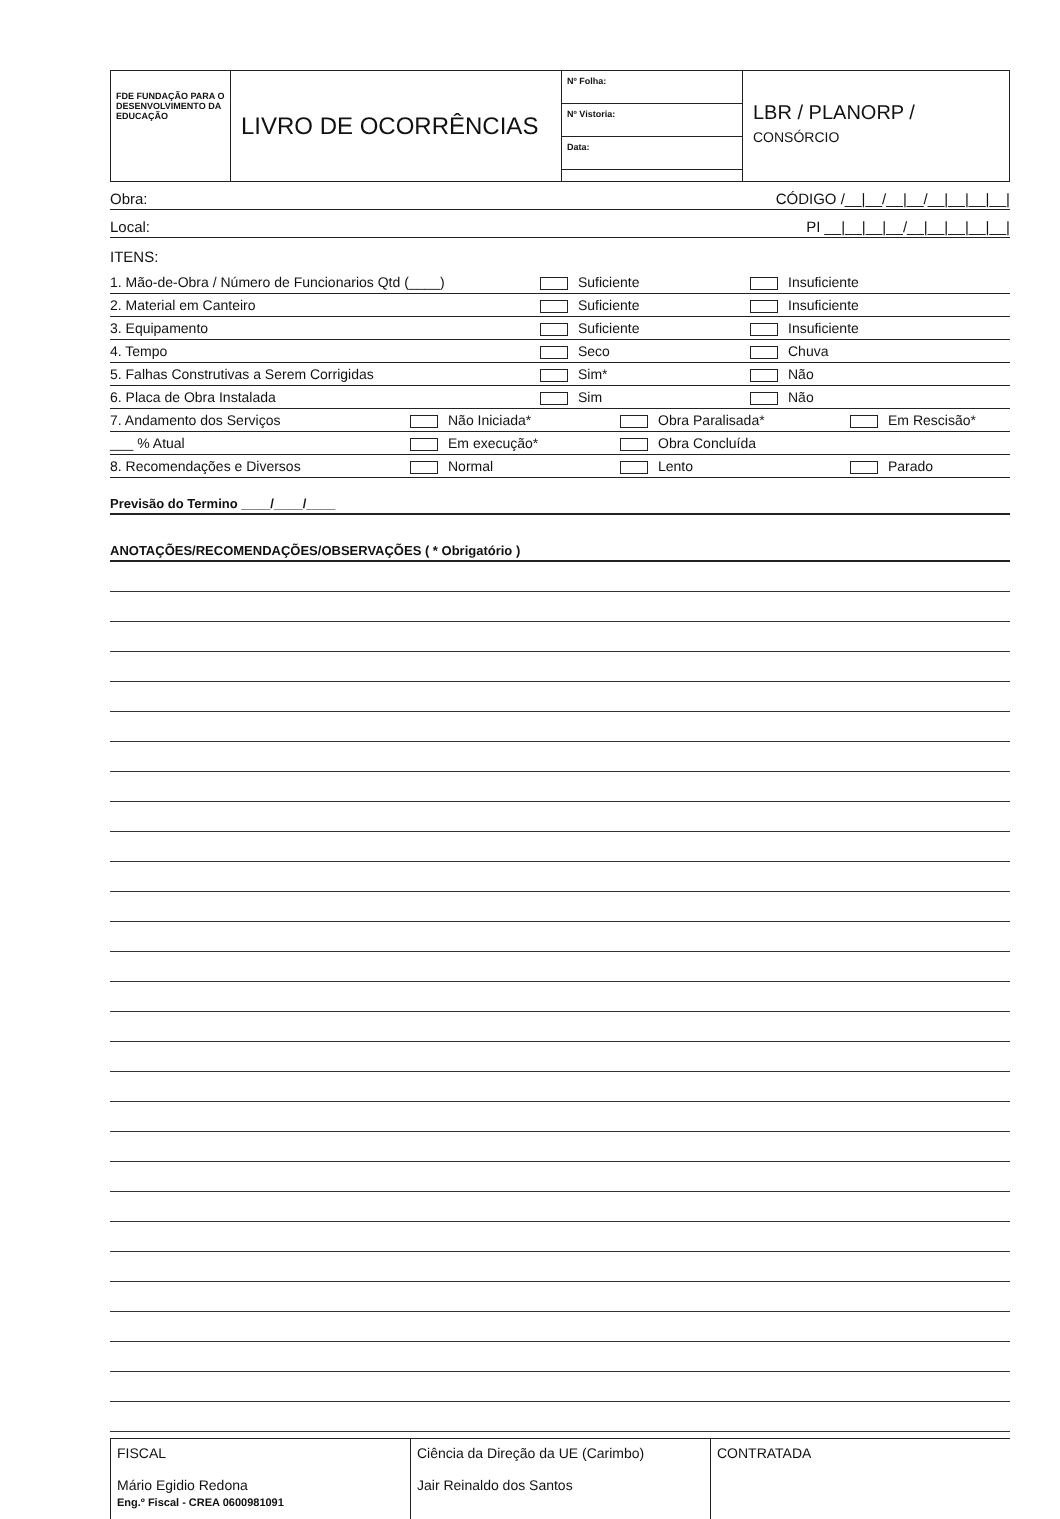FDE FUNDAÇÃO PARA O DESENVOLVIMENTO DA EDUCAÇÃO
LIVRO DE OCORRÊNCIAS
Nº Folha:
Nº Vistoria:
Data:
LBR / PLANORP /
CONSÓRCIO
Obra: CÓDIGO /__|__/__|__/__|__|__|__|
Local: PI __|__|__|__/__|__|__|__|__|
ITENS:
1. Mão-de-Obra / Número de Funcionarios Qtd (____) Suficiente Insuficiente
2. Material em Canteiro Suficiente Insuficiente
3. Equipamento Suficiente Insuficiente
4. Tempo Seco Chuva
5. Falhas Construtivas a Serem Corrigidas Sim* Não
6. Placa de Obra Instalada Sim Não
7. Andamento dos Serviços Não Iniciada* Obra Paralisada* Em Rescisão*
___ % Atual Em execução* Obra Concluída
8. Recomendações e Diversos Normal Lento Parado
Previsão do Termino ____/____/____
ANOTAÇÕES/RECOMENDAÇÕES/OBSERVAÇÕES ( * Obrigatório )
FISCAL
Mário Egidio Redona
Eng.º Fiscal - CREA 0600981091
Ciência da Direção da UE (Carimbo)
Jair Reinaldo dos Santos
CONTRATADA